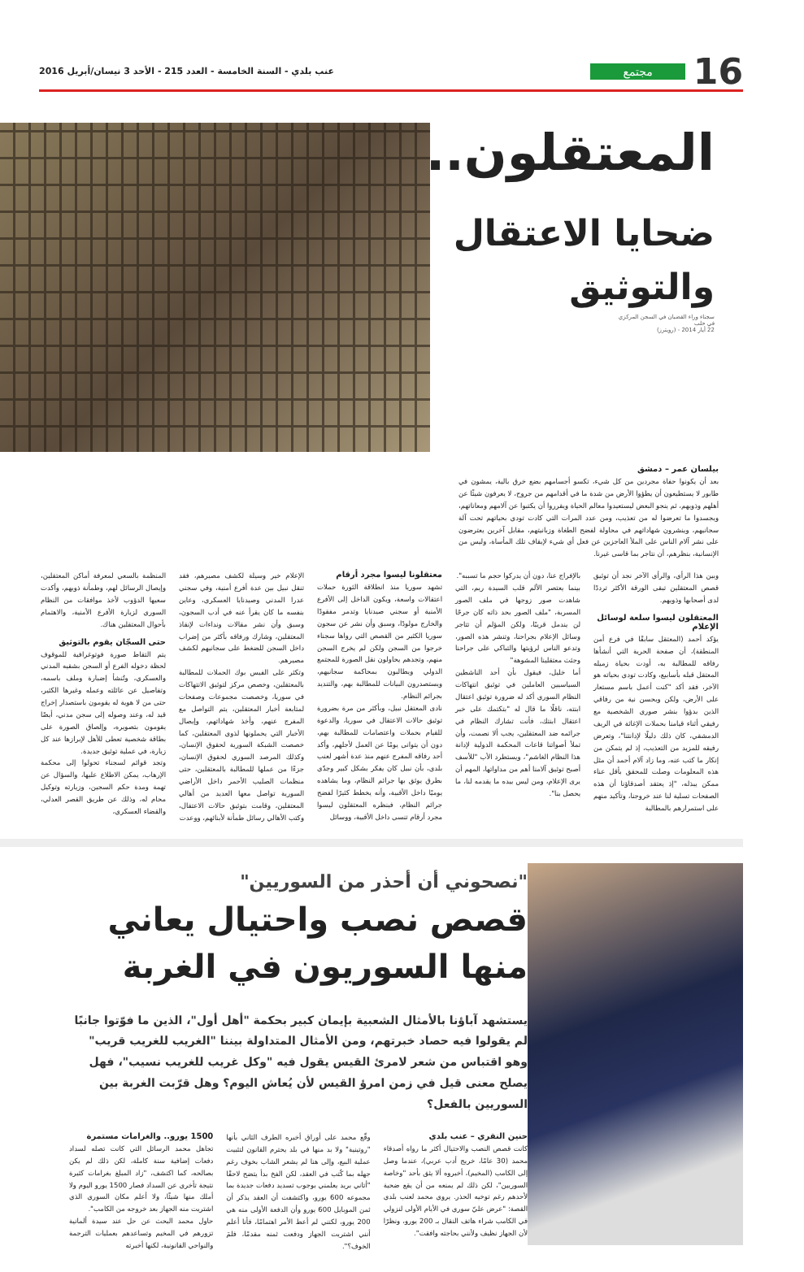16 مجتمع
عنب بلدي - السنة الخامسة - العدد 215 - الأحد 3 نيسان/أبريل 2016
المعتقلون..
ضحايا الاعتقال
والتوثيق
سجناء وراء القضبان في السجن المركزي في حلب
22 أيار 2014 - (رويترز)
بيلسان عمر – دمشق
بعد أن يكونوا حفاة مجردين من كل شيء، تكسو أجسامهم بضع خرق بالية، يمشون في طابور لا يستطيعون أن يطؤوا الأرض من شدة ما في أقدامهم من جروح، لا يعرفون شيئًا عن أهلهم وذويهم، ثم ينجو البعض ليستعيدوا معالم الحياة ويقرروا أن يكتبوا عن آلامهم ومعاناتهم، ويجسدوا ما تعرضوا له من تعذيب، ومن عدد المرات التي كادت تودي بحياتهم تحت آلة سجانيهم، وينشرون شهاداتهم في محاولة لفضح الطغاة وزبانيتهم، مقابل آخرين يعترضون على نشر آلام الناس على الملأ العاجزين عن فعل أي شيء لإيقاف تلك المأساة، وليس من الإنسانية، بنظرهم، أن نتاجر بما قاسى غيرنا.
وبين هذا الرأي، والرأي الآخر نجد أن توثيق قصص المعتقلين تبقى الورقة الأكثر ترددًا لدى أصحابها وذويهم.
المعتقلون ليسوا سلعة لوسائل الإعلام
يؤكد أحمد (المعتقل سابقًا في فرع أمن المنطقة)، أن صفحة الحرية التي أنشأها رفاقه للمطالبة به، أودت بحياة زميله المعتقل قبله بأسابيع، وكادت تودي بحياته هو الآخر، فقد أكد "كنت أعمل باسم مستعار على الأرض، ولكن وبحسن نية من رفاقي الذين بدؤوا بنشر صوري الشخصية مع رفيقي أثناء قيامنا بحملات الإغاثة في الريف الدمشقي، كان ذلك دليلًا لإدانتنا"، وتعرض رفيقه للمزيد من التعذيب، إذ لم يتمكن من إنكار ما كتب عنه، وما زاد آلام أحمد أن مثل هذه المعلومات وصلت للمحقق بأقل عناء ممكن يبذله، "إذ يعتقد أصدقاؤنا أن هذه الصفحات تسلية لنا عند خروجنا، وتأكيد منهم على استمرارهم بالمطالبة
بالإفراج عنا، دون أن يدركوا حجم ما تسببه".
بينما يعتصر الألم قلب السيدة ريم، التي شاهدت صور زوجها في ملف الصور المسربة، "ملف الصور بحد ذاته كان جرحًا لن يندمل قريبًا، ولكن المؤلم أن تتاجر وسائل الإعلام بجراحنا، وتنشر هذه الصور، وتدعو الناس لرؤيتها والتباكي على جراحنا وجثث معتقلينا المشوهة"
أما خليل، فيقول بأن أحد الناشطين السياسيين العاملين في توثيق انتهاكات النظام السوري أكد له ضرورة توثيق اعتقال ابنته، ناقلًا ما قال له "بتكتمك على خبر اعتقال ابنتك، فأنت تشارك النظام في جرائمه ضد المعتقلين، يجب ألا نصمت، وأن تملأ أصواتنا قاعات المحكمة الدولية لإدانة هذا النظام الغاشم"، ويستطرد الأب "للأسف أصبح توثيق آلامنا أهم من مداواتها، المهم أن يرى الإعلام، ومن ليس بيده ما يقدمه لنا، ما يحصل بنا".
معتقلونا ليسوا مجرد أرقام
تشهد سوريا منذ انطلاقة الثورة حملات اعتقالات واسعة، ويكون الداخل إلى الأفرع الأمنية أو سجني صيدنايا وتدمر مفقودًا والخارج مولودًا، وسبق وأن نشر عن سجون سوريا الكثير من القصص التي رواها سجناء خرجوا من السجن ولكن لم يخرج السجن منهم، وتجدهم يحاولون نقل الصورة للمجتمع الدولي ويطالبون بمحاكمة سجانيهم، ويستصدرون البيانات للمطالبة بهم، والتنديد بجرائم النظام.
نادى المعتقل نبيل، وبأكثر من مرة بضرورة توثيق حالات الاعتقال في سوريا، والدعوة للقيام بحملات واعتصامات للمطالبة بهم، دون أن يتوانى يومًا عن العمل لأجلهم، وأكد أحد رفاقه المفرج عنهم منذ عدة أشهر لعنب بلدي، بأن نبيل كان يفكر بشكل كبير وجدّي بطرق يوثق بها جرائم النظام، وما يشاهده يوميًا داخل الأقبية، وأنه يخطط كثيرًا لفضح جرائم النظام، فبنظره المعتقلون ليسوا مجرد أرقام تنسى داخل الأقبية، ووسائل
الإعلام خير وسيلة لكشف مصيرهم، فقد تنقل نبيل بين عدة أفرع أمنية، وفي سجني عدرا المدني وصيدنايا العسكري، وعاين بنفسه ما كان يقرأ عنه في أدب السجون، وسبق وأن نشر مقالات ونداءات لإنقاذ المعتقلين، وشارك ورفاقه بأكثر من إضراب داخل السجن للضغط على سجانيهم لكشف مصيرهم.
وتكثر على الفيس بوك الحملات للمطالبة بالمعتقلين، وخصص مركز لتوثيق الانتهاكات في سوريا، وخصصت مجموعات وصفحات لمتابعة أخبار المعتقلين، يتم التواصل مع المفرج عنهم، وأخذ شهاداتهم، وإيصال الأخبار التي يحملونها لذوي المعتقلين، كما خصصت الشبكة السورية لحقوق الإنسان، وكذلك المرصد السوري لحقوق الإنسان، جزءًا من عملها للمطالبة بالمعتقلين، حتى منظمات الصليب الأحمر داخل الأراضي السورية تواصل معها العديد من أهالي المعتقلين، وقامت بتوثيق حالات الاعتقال، وكتب الأهالي رسائل طمأنة لأبنائهم، ووعدت
المنظمة بالسعي لمعرفة أماكن المعتقلين، وإيصال الرسائل لهم، وطمأنة ذويهم، وأكدت سعيها الدؤوب لأخذ موافقات من النظام السوري لزيارة الأفرع الأمنية، والاهتمام بأحوال المعتقلين هناك.
حتى السجّان يقوم بالتوثيق
يتم التقاط صورة فوتوغرافية للموقوف لحظة دخوله الفرع أو السجن بشقيه المدني والعسكري، وتُنشأ إضبارة وملف باسمه، وتفاصيل عن عائلته وعمله وغيرها الكثير، حتى من لا هوية له يقومون باستصدار إخراج قيد له، وعند وصوله إلى سجن مدني، أيضًا يقومون بتصويره، وإلصاق الصورة على بطاقة شخصية تعطى للأهل لإبرازها عند كل زيارة، في عملية توثيق جديدة.
وتجد قوائم لسجناء تحولوا إلى محكمة الإرهاب، يمكن الاطلاع عليها، والسؤال عن تهمة ومدة حكم السجين، وزيارته وتوكيل محام له، وذلك عن طريق القصر العدلي، والقضاء العسكري،
"نصحوني أن أحذر من السوريين"
قصص نصب واحتيال يعاني منها السوريون في الغربة
يستشهد آباؤنا بالأمثال الشعبية بإيمان كبير بحكمة "أهل أول"، الذين ما فوّتوا جانبًا لم يقولوا فيه حصاد خبرتهم، ومن الأمثال المتداولة بيننا "الغريب للغريب قريب" وهو اقتباس من شعر لامرئ القيس يقول فيه "وكل غريب للغريب نسيب"، فهل يصلح معنى قيل في زمن امرؤ القيس لأن يُعاش اليوم؟ وهل قرّبت الغربة بين السوريين بالفعل؟
حنين النقري – عنب بلدي
كانت قصص النصب والاحتيال أكثر ما رواه أصدقاء محمد (30 عامًا، خريج أدب عربي)، عندما وصل إلى الكامب (المخيم)، أخبروه ألا يثق بأحد "وخاصة السوريين"، لكن ذلك لم يمنعه من أن يقع ضحية لأحدهم رغم توخيه الحذر. يروي محمد لعنب بلدي القصة: "عرض عليّ سوري في الأيام الأولى لنزولي في الكامب شراء هاتف النقال بـ 200 يورو، ونظرًا لأن الجهاز نظيف ولأنني بحاجته وافقت".
وقّع محمد على أوراق أخبره الطرف الثاني بأنها "روتينية" ولا بد منها في بلد يحترم القانون لتثبيت عملية البيع، وإلى هنا لم يشعر الشاب بخوف رغم جهله بما كُتب في العقد، لكن الفخ بدأ يتضح لاحقًا "أتاني بريد يعلمني بوجوب تسديد دفعات جديدة بما مجموعه 600 يورو، واكتشفت أن العقد يذكر أن ثمن الموبايل 600 يورو وأن الدفعة الأولى منه هي 200 يورو، لكنني لم أعط الأمر اهتمامًا، فأنا أعلم أنني اشتريت الجهاز ودفعت ثمنه مقدمًا، فلمَ الخوف؟".
1500 يورو.. والغرامات مستمرة
تجاهل محمد الرسائل التي كانت تصله لسداد دفعات إضافية سنة كاملة، لكن ذلك لم يكن بصالحه، كما اكتشف، "زاد المبلغ بغرامات كثيرة نتيجة تأخري عن السداد فصار 1500 يورو اليوم ولا أملك منها شيئًا، ولا أعلم مكان السوري الذي اشتريت منه الجهاز بعد خروجه من الكامب".
حاول محمد البحث عن حل عند سيدة ألمانية تزورهم في المخيم وتساعدهم بعمليات الترجمة والنواحي القانونية، لكنها أخبرته